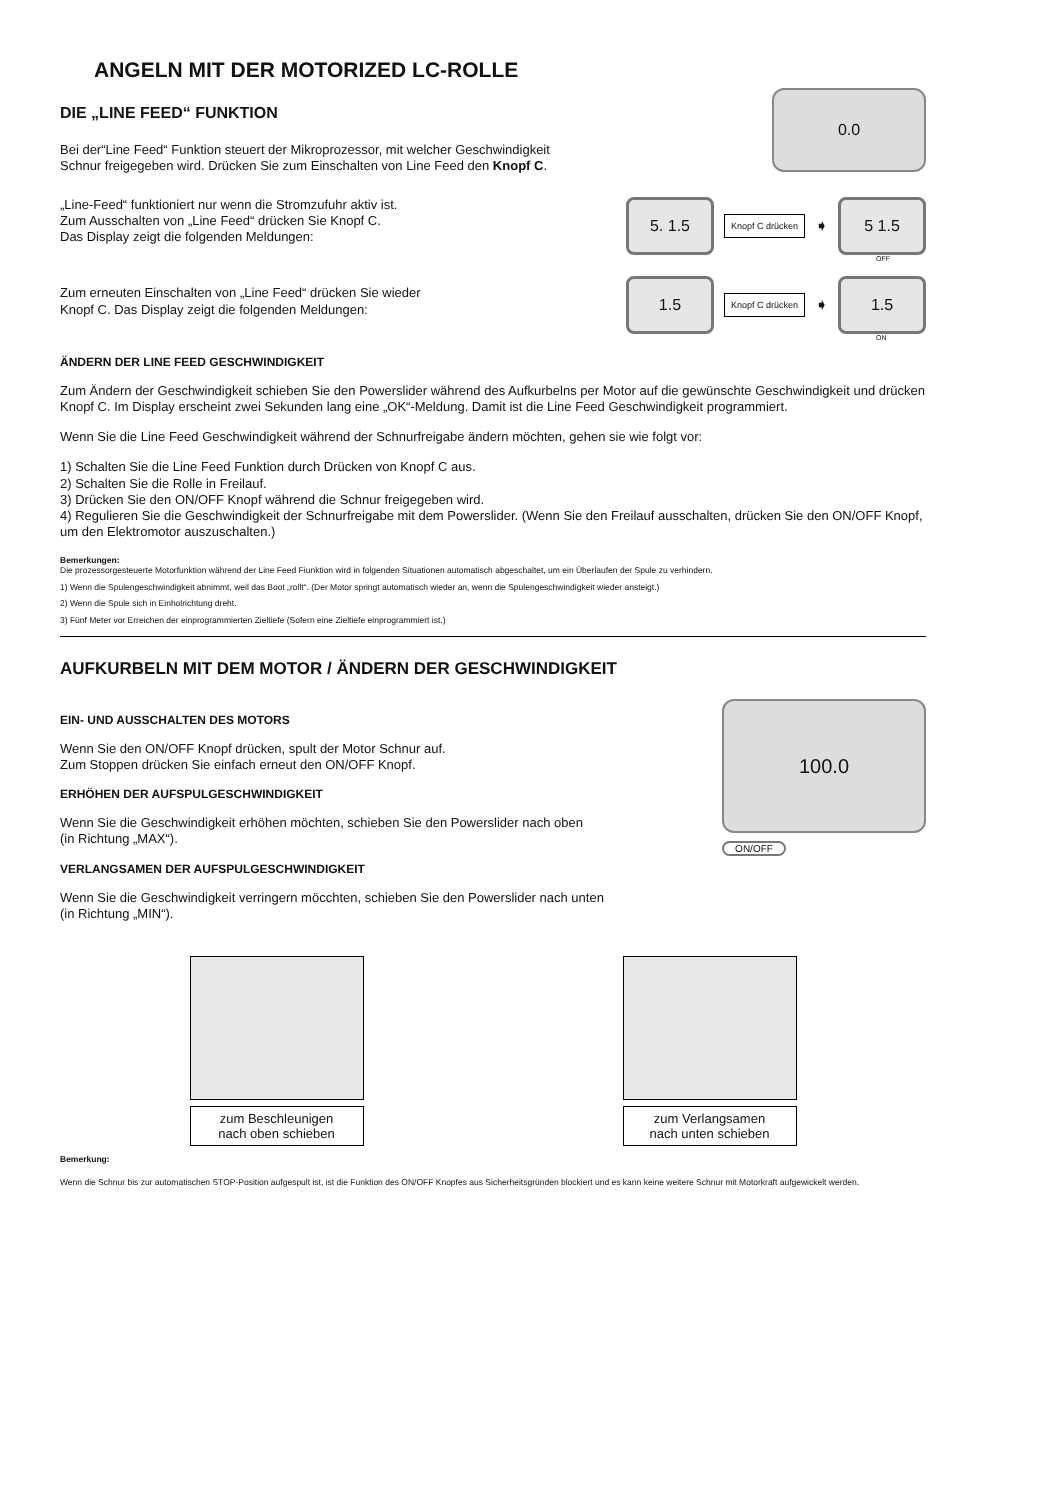ANGELN MIT DER MOTORIZED LC-ROLLE
DIE „LINE FEED“ FUNKTION
Bei der“Line Feed“ Funktion steuert der Mikroprozessor, mit welcher Geschwindigkeit Schnur freigegeben wird. Drücken Sie zum Einschalten von Line Feed den Knopf C.
0.0
„Line-Feed“ funktioniert nur wenn die Stromzufuhr aktiv ist.
Zum Ausschalten von „Line Feed“ drücken Sie Knopf C.
Das Display zeigt die folgenden Meldungen:
Zum erneuten Einschalten von „Line Feed“ drücken Sie wieder
Knopf C. Das Display zeigt die folgenden Meldungen:
5. 1.5
Knopf C drücken ➧
5 1.5
OFF
1.5
Knopf C drücken ➧
1.5
ON
ÄNDERN DER LINE FEED GESCHWINDIGKEIT
Zum Ändern der Geschwindigkeit schieben Sie den Powerslider während des Aufkurbelns per Motor auf die gewünschte Geschwindigkeit und drücken Knopf C. Im Display erscheint zwei Sekunden lang eine „OK“-Meldung. Damit ist die Line Feed Geschwindigkeit programmiert.
Wenn Sie die Line Feed Geschwindigkeit während der Schnurfreigabe ändern möchten, gehen sie wie folgt vor:
1) Schalten Sie die Line Feed Funktion durch Drücken von Knopf C aus.
2) Schalten Sie die Rolle in Freilauf.
3) Drücken Sie den ON/OFF Knopf während die Schnur freigegeben wird.
4) Regulieren Sie die Geschwindigkeit der Schnurfreigabe mit dem Powerslider. (Wenn Sie den Freilauf ausschalten, drücken Sie den ON/OFF Knopf, um den Elektromotor auszuschalten.)
Bemerkungen:
Die prozessorgesteuerte Motorfunktion während der Line Feed Fiunktion wird in folgenden Situationen automatisch abgeschaltet, um ein Überlaufen der Spule zu verhindern.
1) Wenn die Spulengeschwindigkeit abnimmt, weil das Boot „rollt“. (Der Motor springt automatisch wieder an, wenn die Spulengeschwindigkeit wieder ansteigt.)
2) Wenn die Spule sich in Einholrichtung dreht.
3) Fünf Meter vor Erreichen der einprogrammierten Zieltiefe (Sofern eine Zieltiefe einprogrammiert ist.)
AUFKURBELN MIT DEM MOTOR / ÄNDERN DER GESCHWINDIGKEIT
EIN- UND AUSSCHALTEN DES MOTORS
Wenn Sie den ON/OFF Knopf drücken, spult der Motor Schnur auf.
Zum Stoppen drücken Sie einfach erneut den ON/OFF Knopf.
ERHÖHEN DER AUFSPULGESCHWINDIGKEIT
Wenn Sie die Geschwindigkeit erhöhen möchten, schieben Sie den Powerslider nach oben
(in Richtung „MAX“).
VERLANGSAMEN DER AUFSPULGESCHWINDIGKEIT
Wenn Sie die Geschwindigkeit verringern möcchten, schieben Sie den Powerslider nach unten
(in Richtung „MIN“).
100.0
ON/OFF
zum Beschleunigen
nach oben schieben
zum Verlangsamen
nach unten schieben
Bemerkung:
Wenn die Schnur bis zur automatischen STOP-Position aufgespult ist, ist die Funktion des ON/OFF Knopfes aus Sicherheitsgründen blockiert und es kann keine weitere Schnur mit Motorkraft aufgewickelt werden.